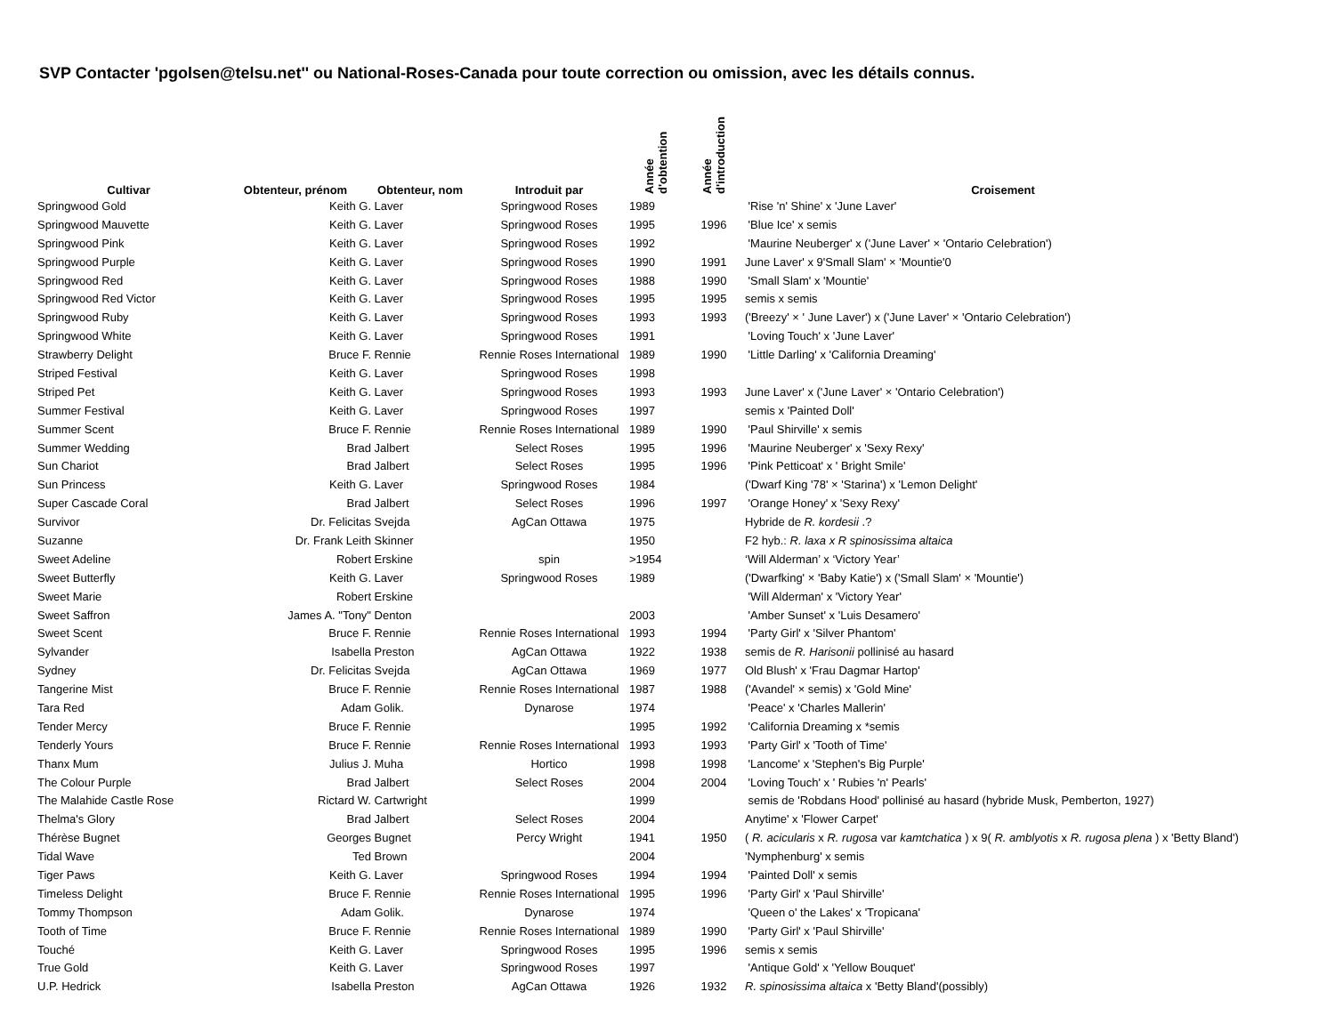SVP Contacter 'pgolsen@telsu.net'' ou National-Roses-Canada pour toute correction ou omission, avec les détails connus.
| Cultivar | Obtenteur, prénom | Obtenteur, nom | Introduit par | Année d'obtention | Année d'introduction | Croisement |
| --- | --- | --- | --- | --- | --- | --- |
| Springwood Gold | Keith G. | Laver | Springwood Roses | 1989 | | 'Rise 'n' Shine' x 'June Laver' |
| Springwood Mauvette | Keith G. | Laver | Springwood Roses | 1995 | 1996 | 'Blue Ice' x semis |
| Springwood Pink | Keith G. | Laver | Springwood Roses | 1992 | | 'Maurine Neuberger' x ('June Laver' × 'Ontario Celebration') |
| Springwood Purple | Keith G. | Laver | Springwood Roses | 1990 | 1991 | June Laver' x 9'Small Slam' × 'Mountie'0 |
| Springwood Red | Keith G. | Laver | Springwood Roses | 1988 | 1990 | 'Small Slam' x 'Mountie' |
| Springwood Red Victor | Keith G. | Laver | Springwood Roses | 1995 | 1995 | semis x semis |
| Springwood Ruby | Keith G. | Laver | Springwood Roses | 1993 | 1993 | ('Breezy' × ' June Laver') x ('June Laver' × 'Ontario Celebration') |
| Springwood White | Keith G. | Laver | Springwood Roses | 1991 | | 'Loving Touch' x 'June Laver' |
| Strawberry Delight | Bruce F. | Rennie | Rennie Roses International | 1989 | 1990 | 'Little Darling' x 'California Dreaming' |
| Striped Festival | Keith G. | Laver | Springwood Roses | 1998 | | |
| Striped Pet | Keith G. | Laver | Springwood Roses | 1993 | 1993 | June Laver' x ('June Laver' × 'Ontario Celebration') |
| Summer Festival | Keith G. | Laver | Springwood Roses | 1997 | | semis x 'Painted Doll' |
| Summer Scent | Bruce F. | Rennie | Rennie Roses International | 1989 | 1990 | 'Paul Shirville' x semis |
| Summer Wedding | Brad | Jalbert | Select Roses | 1995 | 1996 | 'Maurine Neuberger' x 'Sexy Rexy' |
| Sun Chariot | Brad | Jalbert | Select Roses | 1995 | 1996 | 'Pink Petticoat' x ' Bright Smile' |
| Sun Princess | Keith G. | Laver | Springwood Roses | 1984 | | ('Dwarf King '78' × 'Starina') x 'Lemon Delight' |
| Super Cascade Coral | Brad | Jalbert | Select Roses | 1996 | 1997 | 'Orange Honey' x 'Sexy Rexy' |
| Survivor | Dr. Felicitas | Svejda | AgCan Ottawa | 1975 | | Hybride de R. kordesii .? |
| Suzanne | Dr. Frank Leith | Skinner | | 1950 | | F2 hyb.: R. laxa x R spinosissima altaica |
| Sweet Adeline | Robert | Erskine | spin | >1954 | | ‘Will Alderman’ x ‘Victory Year’ |
| Sweet Butterfly | Keith G. | Laver | Springwood Roses | 1989 | | ('Dwarfking' × 'Baby Katie') x ('Small Slam' × 'Mountie') |
| Sweet Marie | Robert | Erskine | | | | 'Will Alderman' x 'Victory Year' |
| Sweet Saffron | James A. "Tony" | Denton | | 2003 | | 'Amber Sunset' x 'Luis Desamero' |
| Sweet Scent | Bruce F. | Rennie | Rennie Roses International | 1993 | 1994 | 'Party Girl' x 'Silver Phantom' |
| Sylvander | Isabella | Preston | AgCan Ottawa | 1922 | 1938 | semis de R. Harisonii pollinisé au hasard |
| Sydney | Dr. Felicitas | Svejda | AgCan Ottawa | 1969 | 1977 | Old Blush' x 'Frau Dagmar Hartop' |
| Tangerine Mist | Bruce F. | Rennie | Rennie Roses International | 1987 | 1988 | ('Avandel' × semis) x 'Gold Mine' |
| Tara Red | Adam | Golik. | Dynarose | 1974 | | 'Peace' x 'Charles Mallerin' |
| Tender Mercy | Bruce F. | Rennie | | 1995 | 1992 | 'California Dreaming x *semis |
| Tenderly Yours | Bruce F. | Rennie | Rennie Roses International | 1993 | 1993 | 'Party Girl' x 'Tooth of Time' |
| Thanx Mum | Julius J. | Muha | Hortico | 1998 | 1998 | 'Lancome' x 'Stephen's Big Purple' |
| The Colour Purple | Brad | Jalbert | Select Roses | 2004 | 2004 | 'Loving Touch' x ' Rubies 'n' Pearls' |
| The Malahide Castle Rose | Rictard W. | Cartwright | | 1999 | | semis de 'Robdans Hood' pollinisé au hasard (hybride Musk, Pemberton, 1927) |
| Thelma's Glory | Brad | Jalbert | Select Roses | 2004 | | Anytime' x 'Flower Carpet' |
| Thérèse Bugnet | Georges | Bugnet | Percy Wright | 1941 | 1950 | ( R. acicularis x R. rugosa var kamtchatica ) x 9( R. amblyotis x R. rugosa plena ) x 'Betty Bland') |
| Tidal Wave | Ted | Brown | | 2004 | | 'Nymphenburg' x semis |
| Tiger Paws | Keith G. | Laver | Springwood Roses | 1994 | 1994 | 'Painted Doll' x semis |
| Timeless Delight | Bruce F. | Rennie | Rennie Roses International | 1995 | 1996 | 'Party Girl' x 'Paul Shirville' |
| Tommy Thompson | Adam | Golik. | Dynarose | 1974 | | 'Queen o' the Lakes' x 'Tropicana' |
| Tooth of Time | Bruce F. | Rennie | Rennie Roses International | 1989 | 1990 | 'Party Girl' x 'Paul Shirville' |
| Touché | Keith G. | Laver | Springwood Roses | 1995 | 1996 | semis x semis |
| True Gold | Keith G. | Laver | Springwood Roses | 1997 | | 'Antique Gold' x 'Yellow Bouquet' |
| U.P. Hedrick | Isabella | Preston | AgCan Ottawa | 1926 | 1932 | R. spinosissima altaica x 'Betty Bland'(possibly) |